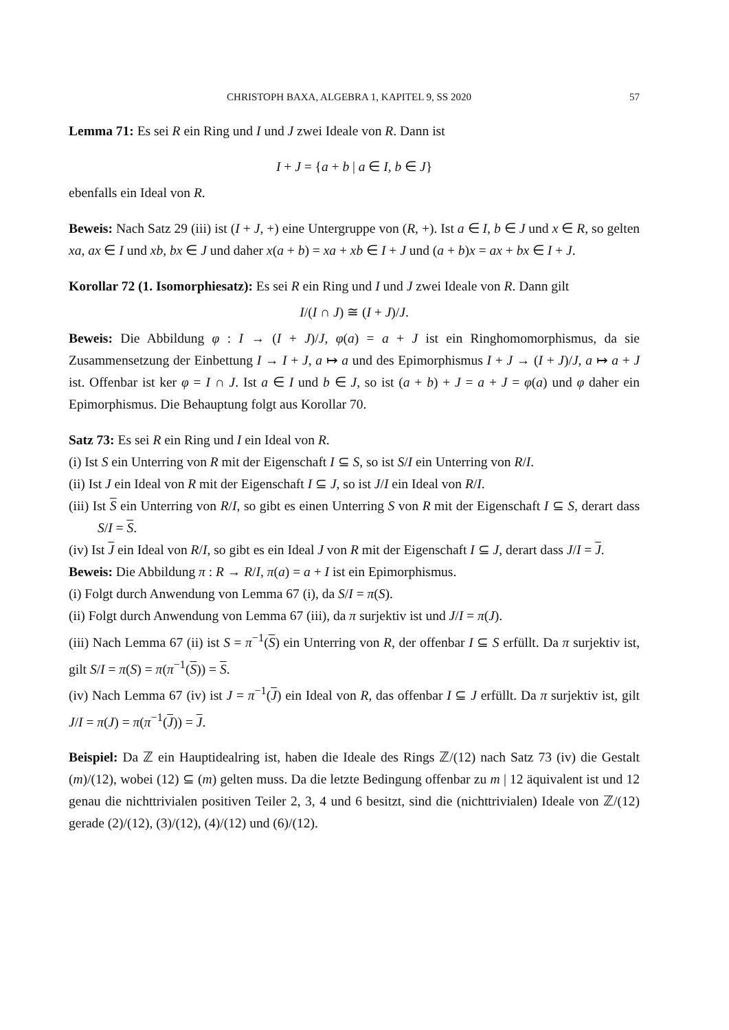CHRISTOPH BAXA, ALGEBRA 1, KAPITEL 9, SS 2020 57
Lemma 71: Es sei R ein Ring und I und J zwei Ideale von R. Dann ist
I + J = {a + b | a ∈ I, b ∈ J}
ebenfalls ein Ideal von R.
Beweis: Nach Satz 29 (iii) ist (I + J, +) eine Untergruppe von (R, +). Ist a ∈ I, b ∈ J und x ∈ R, so gelten xa, ax ∈ I und xb, bx ∈ J und daher x(a + b) = xa + xb ∈ I + J und (a + b)x = ax + bx ∈ I + J.
Korollar 72 (1. Isomorphiesatz): Es sei R ein Ring und I und J zwei Ideale von R. Dann gilt
I/(I ∩ J) ≅ (I + J)/J.
Beweis: Die Abbildung φ : I → (I + J)/J, φ(a) = a + J ist ein Ringhomomorphismus, da sie Zusammensetzung der Einbettung I → I + J, a ↦ a und des Epimorphismus I + J → (I + J)/J, a ↦ a + J ist. Offenbar ist ker φ = I ∩ J. Ist a ∈ I und b ∈ J, so ist (a + b) + J = a + J = φ(a) und φ daher ein Epimorphismus. Die Behauptung folgt aus Korollar 70.
Satz 73: Es sei R ein Ring und I ein Ideal von R.
(i) Ist S ein Unterring von R mit der Eigenschaft I ⊆ S, so ist S/I ein Unterring von R/I.
(ii) Ist J ein Ideal von R mit der Eigenschaft I ⊆ J, so ist J/I ein Ideal von R/I.
(iii) Ist S ein Unterring von R/I, so gibt es einen Unterring S von R mit der Eigenschaft I ⊆ S, derart dass S/I = S.
(iv) Ist J ein Ideal von R/I, so gibt es ein Ideal J von R mit der Eigenschaft I ⊆ J, derart dass J/I = J.
Beweis: Die Abbildung π : R → R/I, π(a) = a + I ist ein Epimorphismus.
(i) Folgt durch Anwendung von Lemma 67 (i), da S/I = π(S).
(ii) Folgt durch Anwendung von Lemma 67 (iii), da π surjektiv ist und J/I = π(J).
(iii) Nach Lemma 67 (ii) ist S = π<sup>−1</sup>(S) ein Unterring von R, der offenbar I ⊆ S erfüllt. Da π surjektiv ist, gilt S/I = π(S) = π(π<sup>−1</sup>(S)) = S.
(iv) Nach Lemma 67 (iv) ist J = π<sup>−1</sup>(J) ein Ideal von R, das offenbar I ⊆ J erfüllt. Da π surjektiv ist, gilt J/I = π(J) = π(π<sup>−1</sup>(J)) = J.
Beispiel: Da ℤ ein Hauptidealring ist, haben die Ideale des Rings ℤ/(12) nach Satz 73 (iv) die Gestalt (m)/(12), wobei (12) ⊆ (m) gelten muss. Da die letzte Bedingung offenbar zu m | 12 äquivalent ist und 12 genau die nichttrivialen positiven Teiler 2, 3, 4 und 6 besitzt, sind die (nichttrivialen) Ideale von ℤ/(12) gerade (2)/(12), (3)/(12), (4)/(12) und (6)/(12).